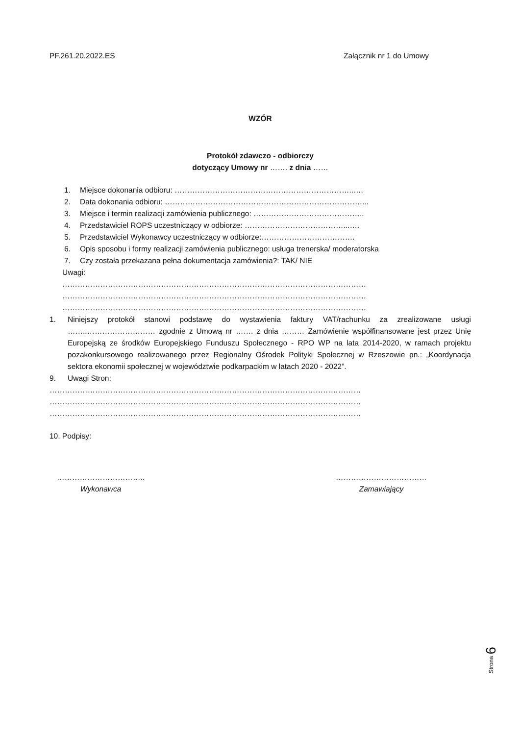PF.261.20.2022.ES Załącznik nr 1 do Umowy
WZÓR
Protokół zdawczo - odbiorczy
dotyczący Umowy nr ……. z dnia ……
1. Miejsce dokonania odbioru: ……………………………………………………………..….
2. Data dokonania odbioru: ……………………………………………………………………...
3. Miejsce i termin realizacji zamówienia publicznego: ……………………………………..
4. Przedstawiciel ROPS uczestniczący w odbiorze: …………………………………...….
5. Przedstawiciel Wykonawcy uczestniczący w odbiorze:……………………………….
6. Opis sposobu i formy realizacji zamówienia publicznego: usługa trenerska/ moderatorska
7. Czy została przekazana pełna dokumentacja zamówienia?: TAK/ NIE
Uwagi:
…………………………………………………………………………………………………………
…………………………………………………………………………………………………………
…………………………………………………………………………………………………………
1. Niniejszy protokół stanowi podstawę do wystawienia faktury VAT/rachunku za zrealizowane usługi ……..……………………… zgodnie z Umową nr ……. z dnia ……… Zamówienie współfinansowane jest przez Unię Europejską ze środków Europejskiego Funduszu Społecznego - RPO WP na lata 2014-2020, w ramach projektu pozakonkursowego realizowanego przez Regionalny Ośrodek Polityki Społecznej w Rzeszowie pn.: „Koordynacja sektora ekonomii społecznej w województwie podkarpackim w latach 2020 - 2022”.
9. Uwagi Stron:
……………………………………………………………………………………………………………
……………………………………………………………………………………………………………
……………………………………………………………………………………………………………
10. Podpisy:
……………………………..
Wykonawca
………………………………
Zamawiający
Strona 6